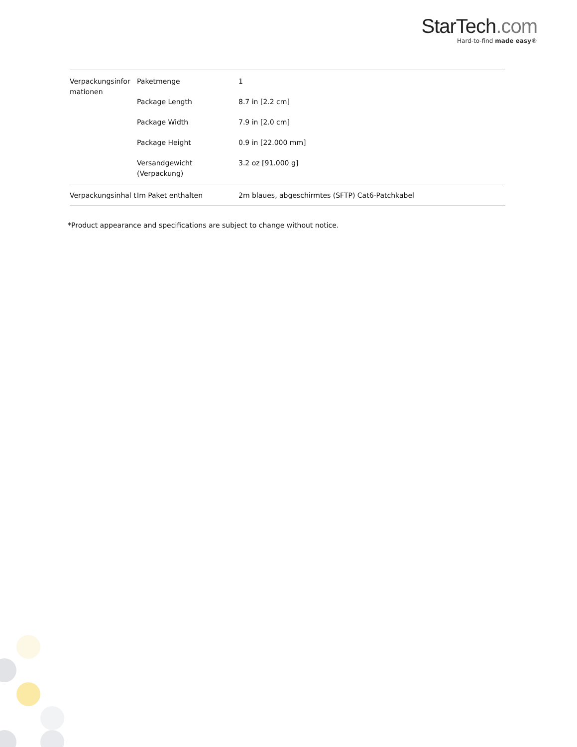StarTech.com
Hard-to-find made easy®
| Verpackungsinfor mationen | Paketmenge | 1 |
| | Package Length | 8.7 in [2.2 cm] |
| | Package Width | 7.9 in [2.0 cm] |
| | Package Height | 0.9 in [22.000 mm] |
| | Versandgewicht (Verpackung) | 3.2 oz [91.000 g] |
| Verpackungsinhal t | Im Paket enthalten | 2m blaues, abgeschirmtes (SFTP) Cat6-Patchkabel |
*Product appearance and specifications are subject to change without notice.